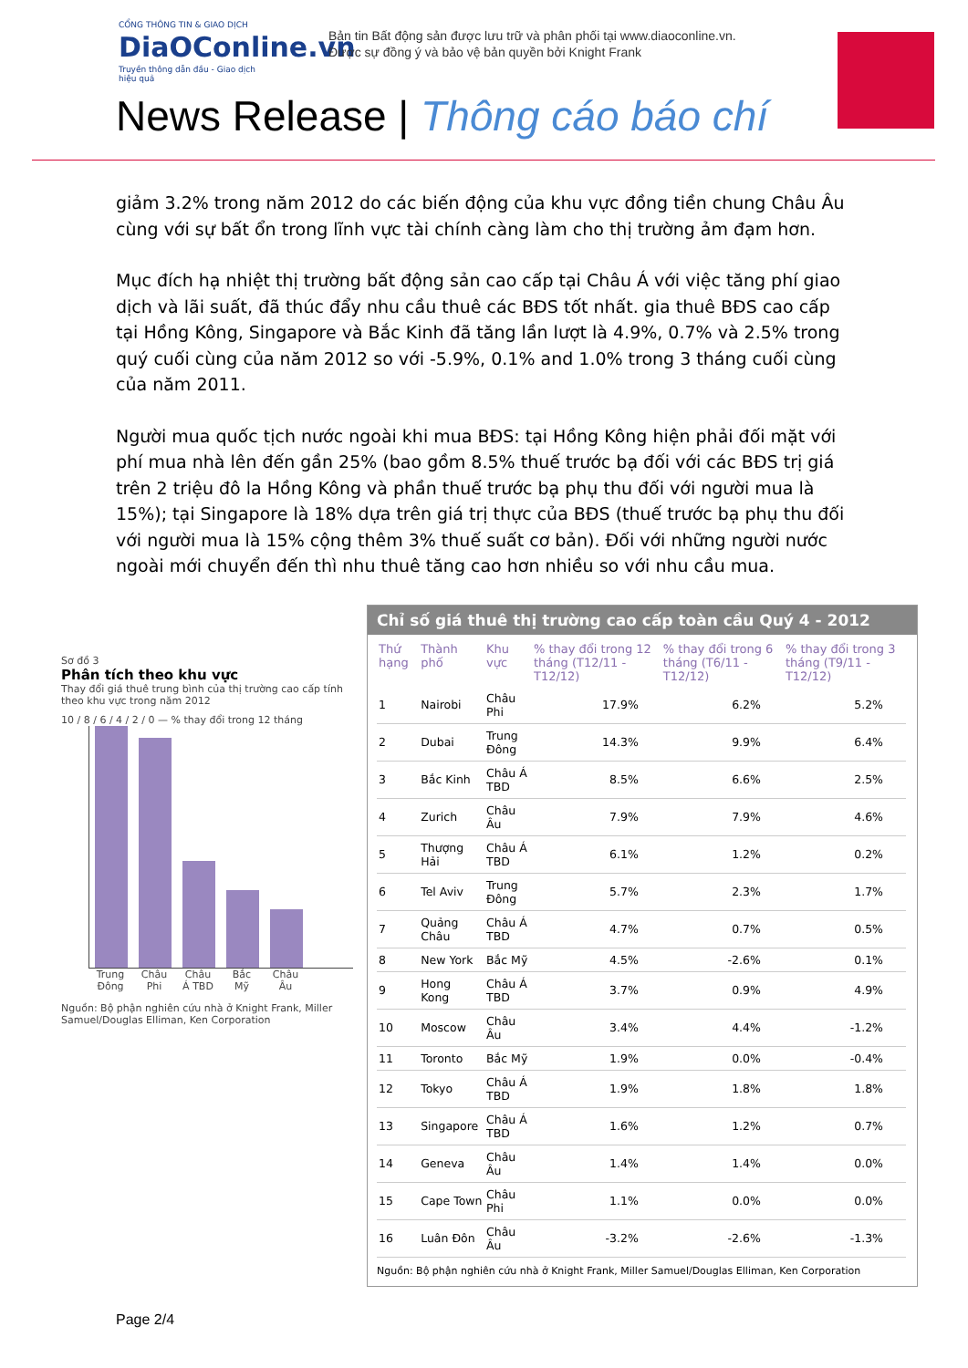CỔNG THÔNG TIN & GIAO DỊCH
DiaOConline.vn
Truyền thông dẫn đầu - Giao dịch hiệu quả
Bản tin Bất động sản được lưu trữ và phân phối tại www.diaoconline.vn.
Được sự đồng ý và bảo vệ bản quyền bởi Knight Frank
News Release | Thông cáo báo chí
giảm 3.2% trong năm 2012 do các biến động của khu vực đồng tiền chung Châu Âu cùng với sự bất ổn trong lĩnh vực tài chính càng làm cho thị trường ảm đạm hơn.
Mục đích hạ nhiệt thị trường bất động sản cao cấp tại Châu Á với việc tăng phí giao dịch và lãi suất, đã thúc đẩy nhu cầu thuê các BĐS tốt nhất. gia thuê BĐS cao cấp tại Hồng Kông, Singapore và Bắc Kinh đã tăng lần lượt là 4.9%, 0.7% và 2.5% trong quý cuối cùng của năm 2012 so với -5.9%, 0.1% and 1.0% trong 3 tháng cuối cùng của năm 2011.
Người mua quốc tịch nước ngoài khi mua BĐS: tại Hồng Kông hiện phải đối mặt với phí mua nhà lên đến gần 25% (bao gồm 8.5% thuế trước bạ đối với các BĐS trị giá trên 2 triệu đô la Hồng Kông và phần thuế trước bạ phụ thu đối với người mua là 15%); tại Singapore là 18% dựa trên giá trị thực của BĐS (thuế trước bạ phụ thu đối với người mua là 15% cộng thêm 3% thuế suất cơ bản). Đối với những người nước ngoài mới chuyển đến thì nhu thuê tăng cao hơn nhiều so với nhu cầu mua.
Sơ đồ 3
Phân tích theo khu vực
Thay đổi giá thuê trung bình của thị trường cao cấp tính theo khu vực trong năm 2012
10 / 8 / 6 / 4 / 2 / 0 — % thay đổi trong 12 tháng
Trung Đông Châu Phi Châu Á TBD Bắc Mỹ Châu Âu
Nguồn: Bộ phận nghiên cứu nhà ở Knight Frank, Miller Samuel/Douglas Elliman, Ken Corporation
Chỉ số giá thuê thị trường cao cấp toàn cầu Quý 4 - 2012
| Thứ hạng | Thành phố | Khu vực | % thay đổi trong 12 tháng (T12/11 - T12/12) | % thay đổi trong 6 tháng (T6/11 - T12/12) | % thay đổi trong 3 tháng (T9/11 - T12/12) |
| --- | --- | --- | --- | --- | --- |
| 1 | Nairobi | Châu Phi | 17.9% | 6.2% | 5.2% |
| 2 | Dubai | Trung Đông | 14.3% | 9.9% | 6.4% |
| 3 | Bắc Kinh | Châu Á TBD | 8.5% | 6.6% | 2.5% |
| 4 | Zurich | Châu Âu | 7.9% | 7.9% | 4.6% |
| 5 | Thượng Hải | Châu Á TBD | 6.1% | 1.2% | 0.2% |
| 6 | Tel Aviv | Trung Đông | 5.7% | 2.3% | 1.7% |
| 7 | Quảng Châu | Châu Á TBD | 4.7% | 0.7% | 0.5% |
| 8 | New York | Bắc Mỹ | 4.5% | -2.6% | 0.1% |
| 9 | Hong Kong | Châu Á TBD | 3.7% | 0.9% | 4.9% |
| 10 | Moscow | Châu Âu | 3.4% | 4.4% | -1.2% |
| 11 | Toronto | Bắc Mỹ | 1.9% | 0.0% | -0.4% |
| 12 | Tokyo | Châu Á TBD | 1.9% | 1.8% | 1.8% |
| 13 | Singapore | Châu Á TBD | 1.6% | 1.2% | 0.7% |
| 14 | Geneva | Châu Âu | 1.4% | 1.4% | 0.0% |
| 15 | Cape Town | Châu Phi | 1.1% | 0.0% | 0.0% |
| 16 | Luân Đôn | Châu Âu | -3.2% | -2.6% | -1.3% |
Nguồn: Bộ phận nghiên cứu nhà ở Knight Frank, Miller Samuel/Douglas Elliman, Ken Corporation
Page 2/4